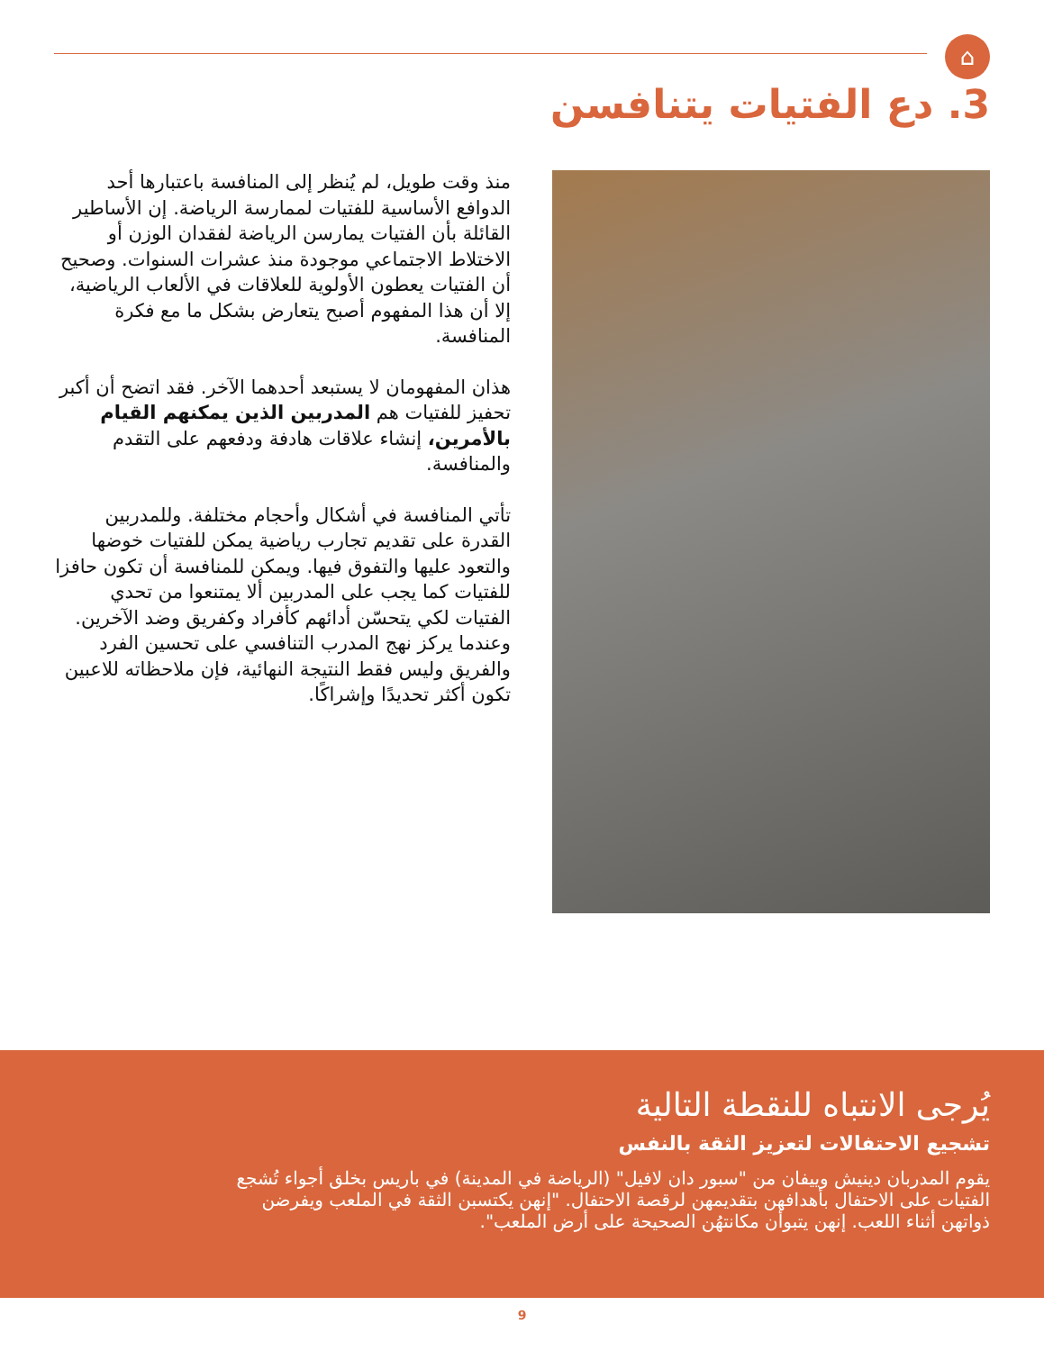⌂
3. دع الفتيات يتنافسن
منذ وقت طويل، لم يُنظر إلى المنافسة باعتبارها أحد الدوافع الأساسية للفتيات لممارسة الرياضة. إن الأساطير القائلة بأن الفتيات يمارسن الرياضة لفقدان الوزن أو الاختلاط الاجتماعي موجودة منذ عشرات السنوات. وصحيح أن الفتيات يعطون الأولوية للعلاقات في الألعاب الرياضية، إلا أن هذا المفهوم أصبح يتعارض بشكل ما مع فكرة المنافسة.
هذان المفهومان لا يستبعد أحدهما الآخر. فقد اتضح أن أكبر تحفيز للفتيات هم المدربين الذين يمكنهم القيام بالأمرين، إنشاء علاقات هادفة ودفعهم على التقدم والمنافسة.
تأتي المنافسة في أشكال وأحجام مختلفة. وللمدربين القدرة على تقديم تجارب رياضية يمكن للفتيات خوضها والتعود عليها والتفوق فيها. ويمكن للمنافسة أن تكون حافزا للفتيات كما يجب على المدربين ألا يمتنعوا من تحدي الفتيات لكي يتحسّن أدائهم كأفراد وكفريق وضد الآخرين. وعندما يركز نهج المدرب التنافسي على تحسين الفرد والفريق وليس فقط النتيجة النهائية، فإن ملاحظاته للاعبين تكون أكثر تحديدًا وإشراكًا.
يُرجى الانتباه للنقطة التالية
تشجيع الاحتفالات لتعزيز الثقة بالنفس
يقوم المدربان دينيش وييفان من "سبور دان لافيل" (الرياضة في المدينة) في باريس بخلق أجواء تُشجع الفتيات على الاحتفال بأهدافهن بتقديمهن لرقصة الاحتفال. "إنهن يكتسبن الثقة في الملعب ويفرضن ذواتهن أثناء اللعب. إنهن يتبوأن مكانتهُن الصحيحة على أرض الملعب".
9